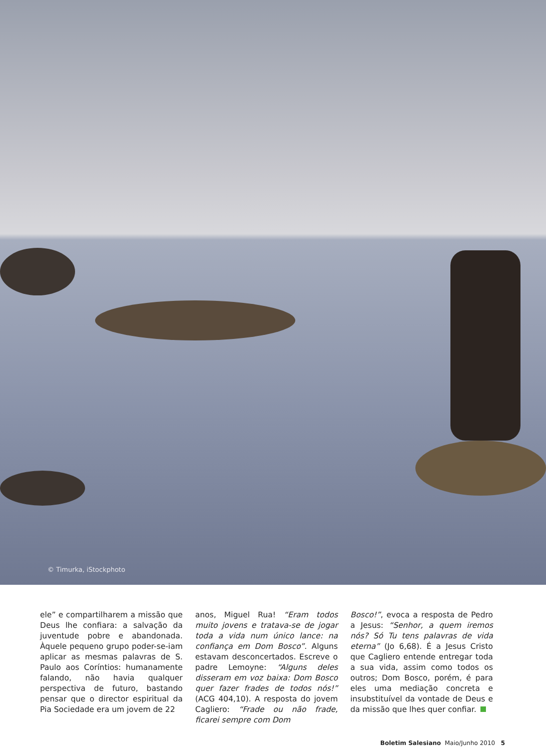© Timurka, iStockphoto
ele” e compartilharem a missão que Deus lhe confiara: a salvação da juventude pobre e abandonada. Àquele pequeno grupo poder-se-iam aplicar as mesmas palavras de S. Paulo aos Coríntios: humanamente falando, não havia qualquer perspectiva de futuro, bastando pensar que o director espiritual da Pia Sociedade era um jovem de 22
anos, Miguel Rua! “Eram todos muito jovens e tratava-se de jogar toda a vida num único lance: na confiança em Dom Bosco”. Alguns estavam desconcertados. Escreve o padre Lemoyne: “Alguns deles disseram em voz baixa: Dom Bosco quer fazer frades de todos nós!” (ACG 404,10). A resposta do jovem Cagliero: “Frade ou não frade, ficarei sempre com Dom
Bosco!”, evoca a resposta de Pedro a Jesus: “Senhor, a quem iremos nós? Só Tu tens palavras de vida eterna” (Jo 6,68). É a Jesus Cristo que Cagliero entende entregar toda a sua vida, assim como todos os outros; Dom Bosco, porém, é para eles uma mediação concreta e insubstituível da vontade de Deus e da missão que lhes quer confiar.
Boletim Salesiano Maio/Junho 2010 5